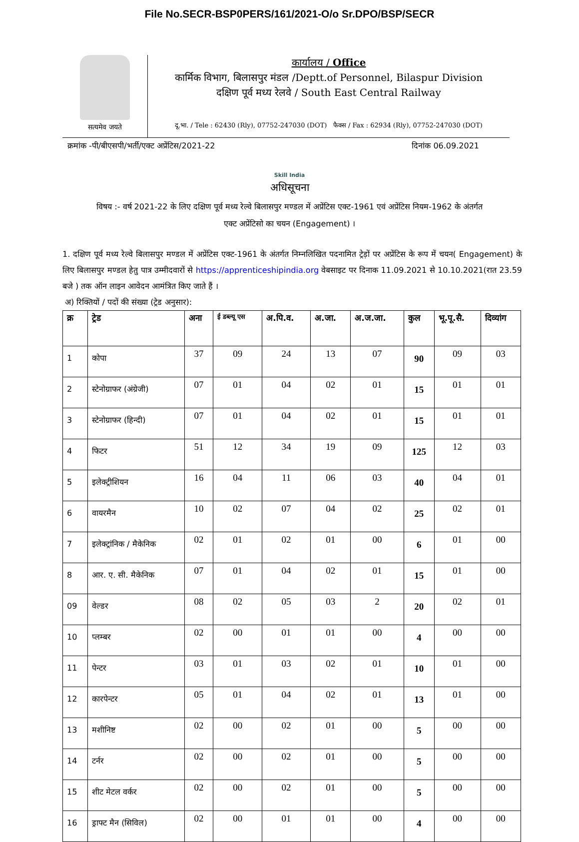File No.SECR-BSP0PERS/161/2021-O/o Sr.DPO/BSP/SECR
सत्यमेव जयते
कार्यालय / Office
कार्मिक विभाग, बिलासपुर मंडल /Deptt.of Personnel, Bilaspur Division
दक्षिण पूर्व मध्य रेलवे / South East Central Railway
दू.भा. / Tele : 62430 (Rly), 07752-247030 (DOT) फैक्स / Fax : 62934 (Rly), 07752-247030 (DOT)
क्रमांक -पी/बीएसपी/भर्ती/एक्ट अप्रेंटिस/2021-22 दिनांक 06.09.2021
Skill India
अधिसूचना
विषय :- वर्ष 2021-22 के लिए दक्षिण पूर्व मध्य रेल्वे बिलासपुर मण्डल में अप्रेंटिस एक्ट-1961 एवं अप्रेंटिस नियम-1962 के अंतर्गत एक्ट अप्रेंटिसो का चयन (Engagement) ।
1. दक्षिण पूर्व मध्य रेल्वे बिलासपुर मण्डल में अप्रेंटिस एक्ट-1961 के अंतर्गत निम्नलिखित पदनामित ट्रेड़ों पर अप्रेंटिस के रूप में चयन( Engagement) के लिए बिलासपुर मण्डल हेतु पात्र उम्मीदवारों से https://apprenticeshipindia.org वेबसाइट पर दिनाक 11.09.2021 से 10.10.2021(रात 23.59 बजे ) तक ऑन लाइन आवेदन आमंत्रित किए जाते हैं ।
अ) रिक्तियों / पदों की संख्या (ट्रेड अनुसार):
| क्र | ट्रेड | अना | ई डब्ल्यू एस | अ.पि.व. | अ.जा. | अ.ज.जा. | कुल | भू.पू.सै. | दिव्यांग |
| --- | --- | --- | --- | --- | --- | --- | --- | --- | --- |
| 1 | कोपा | 37 | 09 | 24 | 13 | 07 | 90 | 09 | 03 |
| 2 | स्टेनोग्राफर (अंग्रेजी) | 07 | 01 | 04 | 02 | 01 | 15 | 01 | 01 |
| 3 | स्टेनोग्राफर (हिन्दी) | 07 | 01 | 04 | 02 | 01 | 15 | 01 | 01 |
| 4 | फिटर | 51 | 12 | 34 | 19 | 09 | 125 | 12 | 03 |
| 5 | इलेक्ट्रीशियन | 16 | 04 | 11 | 06 | 03 | 40 | 04 | 01 |
| 6 | वायरमैन | 10 | 02 | 07 | 04 | 02 | 25 | 02 | 01 |
| 7 | इलेक्ट्रांनिक / मैकेनिक | 02 | 01 | 02 | 01 | 00 | 6 | 01 | 00 |
| 8 | आर. ए. सी. मैकेनिक | 07 | 01 | 04 | 02 | 01 | 15 | 01 | 00 |
| 09 | वेल्डर | 08 | 02 | 05 | 03 | 2 | 20 | 02 | 01 |
| 10 | प्लम्बर | 02 | 00 | 01 | 01 | 00 | 4 | 00 | 00 |
| 11 | पेन्टर | 03 | 01 | 03 | 02 | 01 | 10 | 01 | 00 |
| 12 | कारपेन्टर | 05 | 01 | 04 | 02 | 01 | 13 | 01 | 00 |
| 13 | मशीनिष्ट | 02 | 00 | 02 | 01 | 00 | 5 | 00 | 00 |
| 14 | टर्नर | 02 | 00 | 02 | 01 | 00 | 5 | 00 | 00 |
| 15 | शीट मेटल वर्कर | 02 | 00 | 02 | 01 | 00 | 5 | 00 | 00 |
| 16 | ड्राफ्ट मैन (सिविल) | 02 | 00 | 01 | 01 | 00 | 4 | 00 | 00 |